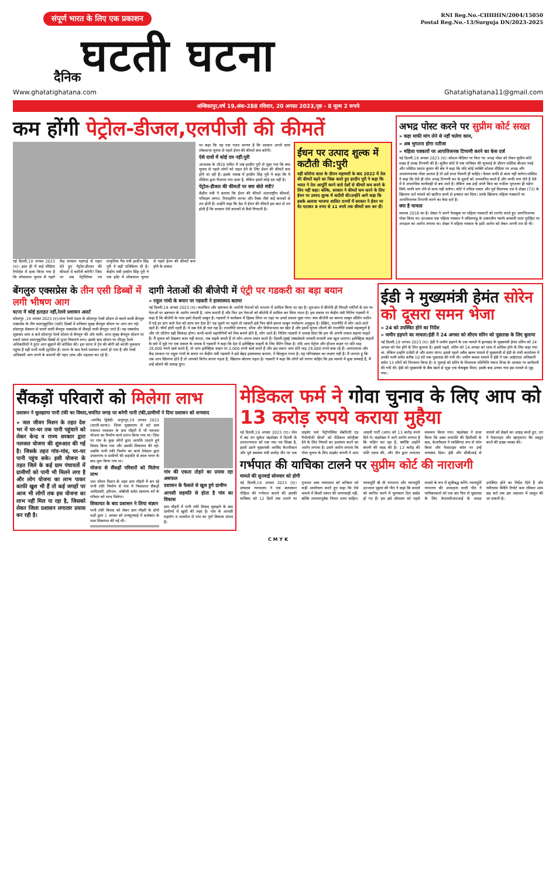संपूर्ण भारत के लिए एक प्रकाशन
RNI Reg.No.-CHHHIN/2004/15050
Postal Reg.No.-13/Surguja DN/2023-2025
दैनिक घटती घटना
Www.ghatatighatana.com Ghatatighatana11@gmail.com
अम्बिकापुर,वर्ष 19,अंक-288 रविवार, 20 अगस्त 2023,पृष्ठ - 8 मूल्य 2 रूपये
कम होंगी पेट्रोल-डीजल,एलपीजी की कीमतें
नई दिल्ली,19 अगस्त 2023 (ए)। हाल ही में कई मीडिया रिपोर्ट्स में दावा किया गया है कि लोकसभा चुनाव से पहले केंद्र सरकार महंगाई से राहत देते हुए पेट्रोल-डीजल की कीमतों में कटौती करेगी? जिस पर अब पेट्रोलियम एवं प्राकृतिक गैस मंत्री हरदीप सिंह पुरी ने बड़ी प्रतिक्रिया दी है। केंद्रीय मंत्री हरदीप सिंह पुरी ने एक इवेंट में लोकसभा चुनाव से पहले ईंधन की कीमतें कम होने के सवाल
पर कहा कि यह एक गलत धारणा है कि सरकार अगले साल लोकसभा चुनाव से पहले ईंधन की कीमतें कम करेगी।
ऐसे दावों में कोई दम नहीं:पुरी
आजतक के जी20 समिट में जब हरदीप पुरी से पूछा गया कि क्या चुनाव से पहले लोगों को राहत देने के लिए ईंधन की कीमतें कम होने जा रही हैं। इसके जवाब में हरदीप सिंह पुरी ने कहा कि ये मीडिया द्वारा फैलाया गया दावा है, लेकिन इसमें कोई दम नहीं है।
पेट्रोल-डीजल की कीमतों पर क्या बोले मंत्री?
केंद्रीय मंत्री ने बताया कि ईंधन की कीमतें अंतरराष्ट्रीय कीमतों, परिवहन लागत, रिफाइनिंग लागत और टैक्स जैसे कई कारकों से तय होती हैं। उन्होंने कहा कि देश में ईंधन की कीमतें इस बात से तय होती हैं कि सरकार ऐसे कारकों से कैसे निपटती है।
ईंधन पर उत्पाद शुल्क में कटौती की:पुरी
वहीं कोरोना काल के दौरान महामारी के बाद 2022 में तेल की कीमतें बढ़ने का जिक्र करते हुए हरदीप पुरी ने कहा कि भारत ने तेल आपूर्ति करने वाले देशों से कीमतें कम करने के लिए नहीं कहा। बल्कि, सरकार ने कीमतें कम करने के लिए ईंधन पर उत्पाद शुल्क में कटौती की।उन्होंने आगे कहा कि इसके अलावा भाजपा शासित राज्यों में सरकार ने ईंधन पर वैट घटाकर 8 रुपए से 11 रुपये तक कीमतें कम कर दीं।
अभद्र पोस्ट करने पर सुप्रीम कोर्ट सख्त
» कहा माफी मांग लेने से नहीं चलेगा काम,
» अब भुगतना होगा नतीजा
» महिला पत्रकारों पर आपत्तिजनक टिप्पणी करने का केस दर्ज
नई दिल्ली,19 अगस्त 2023 (ए)। सोशल मीडिया पर किए गए अभद्र पोस्ट को लेकर सुप्रीम कोर्ट सख्त है तल्ख टिप्पणी की है। सुप्रीम कोर्ट में एक याचिका की सुनवाई के दौरान जस्टिस बीआर गवई और जस्टिस प्रशांत कुमार की बेंच ने कहा कि यदि कोई व्यक्ति सोशल मीडिया पर अभद्र और अपमानजनक पोस्ट डालता है तो उसे सजा मिलनी ही चाहिए। केवल माफी से काम नहीं चलेगा।जस्टिस ने कहा कि ऐसे ही लोग अभद्र टिप्पणी कर के दूसरों को अपमानित करते हैं और माफी मांग लेते है ऐसे में वे अपराधिक कार्यवाही से बच जाते है। लेकिन अब उन्हें अपने किए का नजीता भुगताना ही पड़ेगा सिर्फ माफी मांग लेने से काम नहीं चलेगा। कोर्ट ने तमिल एक्टर और पूर्व विधायक एस वे शेखर (72) के खिलाफ दर्ज मामले को खारिज करने से इनकार कर दिया। उनके खिलाफ महिला पत्रकारों पर आपत्तिजनक टिप्पणी करने का केस दर्ज है।
क्या है मामला
मामला 2018 का है। शेखर ने अपने फेसबुक पर महिला पत्रकारों को टारगेट करते हुए आपत्तिजनक पोस्ट किया था। दरअसल एक महिला पत्रकार ने तमिलनाडु के तत्कालीन गवर्नर बनवारी लाल पुरोहित पर अभद्रता का आरोप लगाया था। शेखर ने महिला पत्रकार के इसी आरोप को लेकर अपनी राय दी थी।
बेंगलुरु एक्सप्रेस के तीन एसी डिब्बों में लगी भीषण आग
घटना में कोई हताहत नहीं,रेलवे प्रशासन अलर्ट
सोलापुर ,19 अगस्त 2023 (ए)।मध्य रेलवे मंडल के सोलापुर रेलवे स्टेशन से चलने वाली बेंगलुरु एक्सप्रेस के तीन वातानुकूलित (एसी) डिब्बों में शनिवार सुबह बेंगलुरु स्टेशन पर आग लग गई। सोलापुर सेक्शन से चलने वाली बेंगलुरु एक्सप्रेस से सैकड़ों यात्री बेंगलुरु जाते हैं। यह एक्सप्रेस शुक्रवार शाम 4 बजे सोलापुर रेलवे स्टेशन से बेंगलुरु की ओर चली। आज सुबह बेंगलुरु स्टेशन पर रुकते समय वातानुकूलित डिब्बों से धुआं निकलने लगा। इसके बाद स्टेशन पर मौजूद रेलवे अधिकारियों ने तुरंत आग बुझाने की कोशिश की। इस घटना में ट्रेन की बोगी को काफी नुकसान पहुंचा है वहीं सभी यात्री सुरक्षित है। घटना के बाद रेलवे प्रशासन अलर्ट हो गया है और रेलवे अधिकारी आग लगने के कारणों की गहन जांच और पड़ताल कर रहे हैं।
दागी नेताओं की बीजेपी में एंट्री पर गडकरी का बड़ा बयान
» राहुल गांधी के बयान पर गडकरी ने हास्यास्पद बताया
नई दिल्ली,19 अगस्त 2023 (ए)। कलंकित और भ्रष्टाचार के आरोपी नेताओं को भाजपा में शामिल किया जा रहा है। शुरुआत में बीजेपी ही विपक्षी पार्टियों के दम पर नेताओं पर भ्रष्टाचार के आरोप लगाती है, जांच कराती है और फिर उन नेताओं को बीजेपी में शामिल कर लिया जाता है। इस सवाल पर केंद्रीय मंत्री नितिन गडकरी ने कहा है कि बीजेपी के पास इको फ्रेंडली साबुन है। गडकरी ने कार्यक्रम में हिस्सा लिया था जहां पर उनसे सवाल पूछा गया। क्या बीजेपी का बनाया साबुन वॉशिंग मशीन में पड़े हर दाग वाले नेता को साफ कर देता है? यह पूछने पर पहले तो गडकरी हंसे फिर बोले हमारा साबुन पर्यावरण अनुकूल है। देखिए, राजनीति में लोग आते-जाते रहते हैं। चीजें होती रहती हैं। ये सब ऐसे ही चल रहा है। राजनीति संरचना, सीमा और विरोधाभास का खेल है और इसमें चुनाव जीतने की राजनीति सबसे महत्वपूर्ण है और जो जीतेगा वही सिकंदर होगा। कभी-कभी सहयोगियों को मित्र बनाने होते हैं, लोग आते हैं। नितिन गडकरी ने जवाब दिया कि हम भी अपनी ताकत बढ़ाना चाहते हैं। मैं चुनाव को देखकर काम नहीं करता, जब सड़कें बनती हैं तो लोग अपना प्रचार करते हैं। दिल्ली-मुंबई एक्सप्रेसवे जनवरी-फरवरी तक खुल जाएगा। इलेक्ट्रिक वाहनों के बारे में पूछे गए एक सवाल के जवाब में गडकरी ने कहा कि देश में इलेक्ट्रिक वाहनों के लिए वेटिंग लिस्ट है। यदि आप पेट्रोल और डीजल वाहन पर प्रति माह 28,000 रुपये खर्च करते हैं, तो आप इलेक्ट्रिक वाहन पर 2,000 रुपये खर्च करते हैं और इस प्रकार आप प्रति माह 28,000 रुपये बचा रहे हैं। आरएसएस और केंद्र सरकार पर राहुल गांधी के बयान पर केंद्रीय मंत्री गडकरी ने इसे बेहद हास्यास्पद बताया, ये बिल्कुल गलत है। यह परिपक्वता का लक्षण नहीं है। मैं जानता हूं कि जब आप खिलाफ होते हैं तो आपको विरोध करना पड़ता है, खिलाफ बोलना पड़ता है। गडकरी ने कहा कि लोगों को लगना चाहिए कि इस मामले में कुछ सच्चाई है, मैं उन्हें बोलने की सलाह दूंगा।
ईडी ने मुख्यमंत्री हेमंत सोरेन को दूसरा समन भेजा
» 24 को उपस्थित होने का निर्देश
» जमीन हड़पने का मामला:ईडी ने 24 अगस्त को सीएम सोरेन को पूछताछ के लिए बुलाया
नई दिल्ली,19 अगस्त 2023 (ए)। ईडी ने जमीन हड़पने के एक मामले में झारखंड के मुख्यमंत्री हेमंत सोरेन को 24 अगस्त को पेश होने के लिए बुलाया है। इससे पहले, सोरेन को 14 अगस्त को जांच में शामिल होने के लिए कहा गया था, लेकिन उन्होंने एजेंसी से और समय मांगा। इससे पहले अवैध खनन मामले में मुख्यमंत्री से ईडी के रांची कार्यालय में उनकी पत्नी समेत करीब 10 घंटे तक पूछताछ की गयी थी। जमीन कब्जा मामले में ईडी ने एक आईएएस अधिकारी समेत 13 लोगों को गिरफ्तार किया है। 8 जुलाई को सोरेन के विधायक प्रतिनिधि पंकज मिश्रा के आवास पर छापेमारी की गयी थी। ईडी को मुख्यमंत्री के बैंक खाते से जुड़ा एक चेकबुक मिला, इसके बाद उनका नाम इस मामले से जुड़ गया।
सैंकड़ों परिवारों को मिलेगा लाभ
प्रशासन ने सुलझाया पानी टंकी का विवाद,चयनित जगह पर बनेगी पानी टंकी,ग्रामीणों ने दिया प्रशासन को धन्यवाद
» जल जीवन मिशन के तहत देश भर में घर-घर तक पानी पहुंचाने को लेकर केन्द्र व राज्य सरकार द्वारा नलजल योजना की शुरुआत की गई है। जिसके तहत गांव-गांव, घर-घर पानी पहुंच सके। इसी योजना के तहत जिले के कई ग्राम पंचायतों में ग्रामीणों को पानी भी मिलने लगा है और लोग योजना का लाभ पाकर काफी खुश भी हैं तो कई जगहों पर आज भी लोगों तक इस योजना का लाभ नहीं मिल पा रहा है, जिसको लेकर जिला प्रशासन लगातार प्रयास कर रही है।
-अरविंद द्विवेदी- अनूपपुर,19 अगस्त 2023 (घटती-घटना)। जिला मुख्यालय से सटे ग्राम पंचायत परसवार के ग्राम मौहरी में भी नलजल योजना का निर्माण कार्य प्रारंभ किया गया था। जिस पर गांव के कुछ लोगों द्वारा आपत्ति जताते हुये विवाद किया गया और उसकी शिकायत की गई। जबकि पानी टंकी निर्माण का कार्य ठेकेदार द्वारा उपसरपंच व ग्रामीणों की सहमति से स्थल चयन के बाद शुरू किया गया था।
योजना से सैंकड़ों परिवारों को मिलेगा लाभ
जल जीवन मिशन के तहत ग्राम मौहरी में बन रहे पानी टंकी निर्माण से गांव में निवासरत सैंकड़ों आदिवासी, हरिजन, ओबीसी समेत सामान्य वर्ग के परिवार को लाभ मिलेगा।
शिकायत के बाद प्रशासन ने लिया संज्ञान
पानी टंकी विवाद को लेकर ग्राम मौहरी के दोनो पक्षों द्वारा 1 अगस्त को जनसुनवाई में कलेक्टर के पास शिकायत की गई थी।
गांव की एकता तोड़ने का प्रयास रहा असफल
प्रशासन के फैसले से खुश हुये ग्रामीण
आपसी सहमति से होता है गांव का विकास
ग्राम मौहरी में पानी टंकी विवाद सुलझने के बाद ग्रामीणों में खुशी की लहर है। गांव के आपसी सहयोग व तालमेल से गांव का पूर्ण विकास संभव है।
मेडिकल फर्म ने गोवा चुनाव के लिए आप को 13 करोड़ रुपये कराया मुहैया
नई दिल्ली,19 अगस्त 2023 (ए)। जेल में बंद ठग सुकेश चंद्रशेखर ने दिल्ली के उपराज्यपाल को एक नया पत्र लिखा है, इसमें उसने मुख्यमंत्री अरविंद केजरीवाल और पूर्व स्वास्थ्य मंत्री सत्येंद्र जैन पर एक प्राइवेट फर्म 'मेट्रोपोलिस लेबोरेटरी एंड पैथोलॉजी सेंटर्स' को मेडिकल कॉन्ट्रैक्ट देने के लिए नियमों का उल्लंघन करने का आरोप लगाया है। उसने आरोप लगाया कि गोवा चुनाव के लिए प्राइवेट कंपनी ने आम आदमी पार्टी (आप) को 13 करोड़ रुपये दिये थे। चंद्रशेखर ने आगे आरोप लगाया है कि फंडिंग कर रहा है, क्योंकि उन्होंने कंपनी की मदद की है। 13 करोड़ की राशि एकत्र की, और जैन द्वारा लगातार समन्वय किया गया। चंद्रशेखर ने दावा किया कि उक्त धनराशि की डिलीवरी के बाद, केजरीवाल ने व्यक्तिगत रूप से फोन किया और फेसटाइम कॉल पर उन्हें धन्यवाद दिया। ईडी और सीबीआई से मामले को देखने का आग्रह करते हुए, ठग ने फेसटाइम और व्हाट्सएप चैट प्रस्तुत करने की इच्छा व्यक्त की।
गर्भपात की याचिका टालने पर सुप्रीम कोर्ट की नाराजगी
मामले की सुनवाई सोमवार को होगी
नई दिल्ली,19 अगस्त 2023 (ए)। उच्चतम न्यायालय ने एक बलात्कार पीड़िता की गर्भपात कराने की उसकी याचिका को 12 दिनों तक टालने पर गुजरात उच्च न्यायालय को शनिवार को कड़ी आलोचना करते हुए कहा कि ऐसे मामले में किसी प्रकार की लापरवाही नहीं, बल्कि तत्परतापूर्वक निपटा जाना चाहिए। न्यायमूर्ति बी वी नागरत्ना और न्यायमूर्ति उज्ज्वल भुइयां की पीठ ने कहा कि मामले को स्थगित करने में मूल्यवान दिन बर्बाद हो गए हैं। हम इसे सोमवार को पहले मामले के रूप में सूचीबद्ध करेंगे। न्यायमूर्ति नागरत्ना की अध्यक्षता वाली पीठ ने याचिकाकर्ता को एक बार फिर से पूछताछ के लिए केएमसीआरआई के समक्ष उपस्थित होने का निर्देश दिये हैं और नवीनतम स्थिति रिपोर्ट कल रविवार शाम छह बजे तक इस अदालत में प्रस्तुत की जा सकती है।
C M Y K